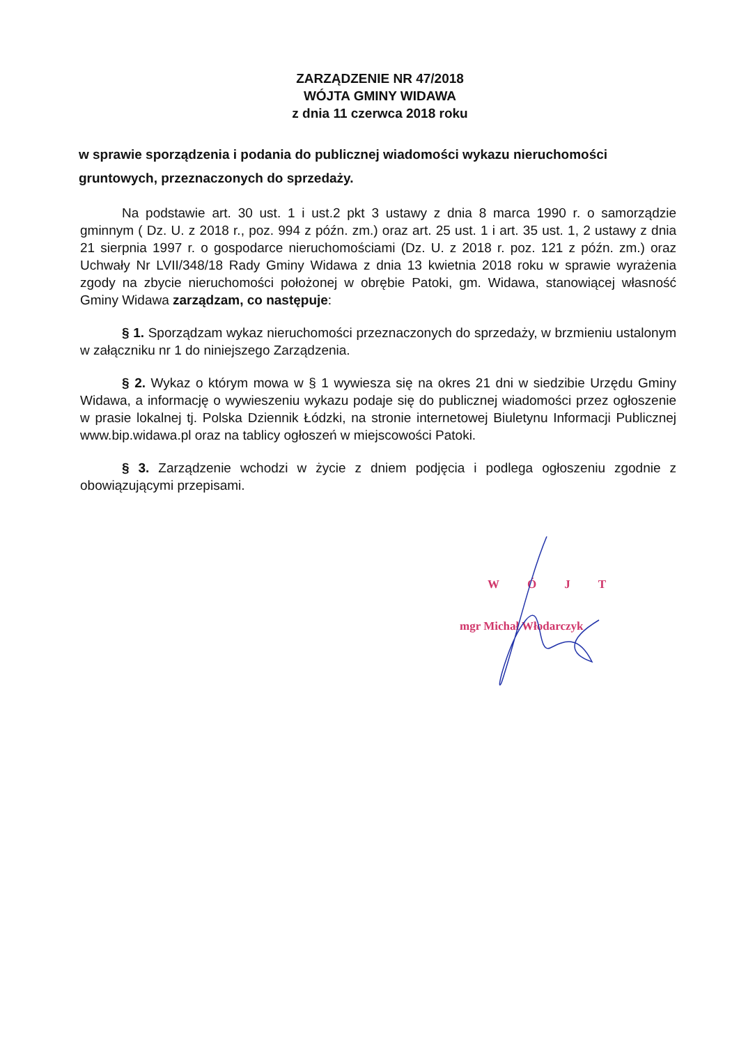ZARZĄDZENIE NR 47/2018
WÓJTA GMINY WIDAWA
z dnia 11 czerwca 2018 roku
w sprawie sporządzenia i podania do publicznej wiadomości wykazu nieruchomości gruntowych, przeznaczonych do sprzedaży.
Na podstawie art. 30 ust. 1 i ust.2 pkt 3 ustawy z dnia 8 marca 1990 r. o samorządzie gminnym ( Dz. U. z 2018 r., poz. 994 z późn. zm.) oraz art. 25 ust. 1 i art. 35 ust. 1, 2 ustawy z dnia 21 sierpnia 1997 r. o gospodarce nieruchomościami (Dz. U. z 2018 r. poz. 121 z późn. zm.) oraz Uchwały Nr LVII/348/18 Rady Gminy Widawa z dnia 13 kwietnia 2018 roku w sprawie wyrażenia zgody na zbycie nieruchomości położonej w obrębie Patoki, gm. Widawa, stanowiącej własność Gminy Widawa zarządzam, co następuje:
§ 1. Sporządzam wykaz nieruchomości przeznaczonych do sprzedaży, w brzmieniu ustalonym w załączniku nr 1 do niniejszego Zarządzenia.
§ 2. Wykaz o którym mowa w § 1 wywiesza się na okres 21 dni w siedzibie Urzędu Gminy Widawa, a informację o wywieszeniu wykazu podaje się do publicznej wiadomości przez ogłoszenie w prasie lokalnej tj. Polska Dziennik Łódzki, na stronie internetowej Biuletynu Informacji Publicznej www.bip.widawa.pl oraz na tablicy ogłoszeń w miejscowości Patoki.
§ 3. Zarządzenie wchodzi w życie z dniem podjęcia i podlega ogłoszeniu zgodnie z obowiązującymi przepisami.
WÓJT
mgr Michał Włodarczyk